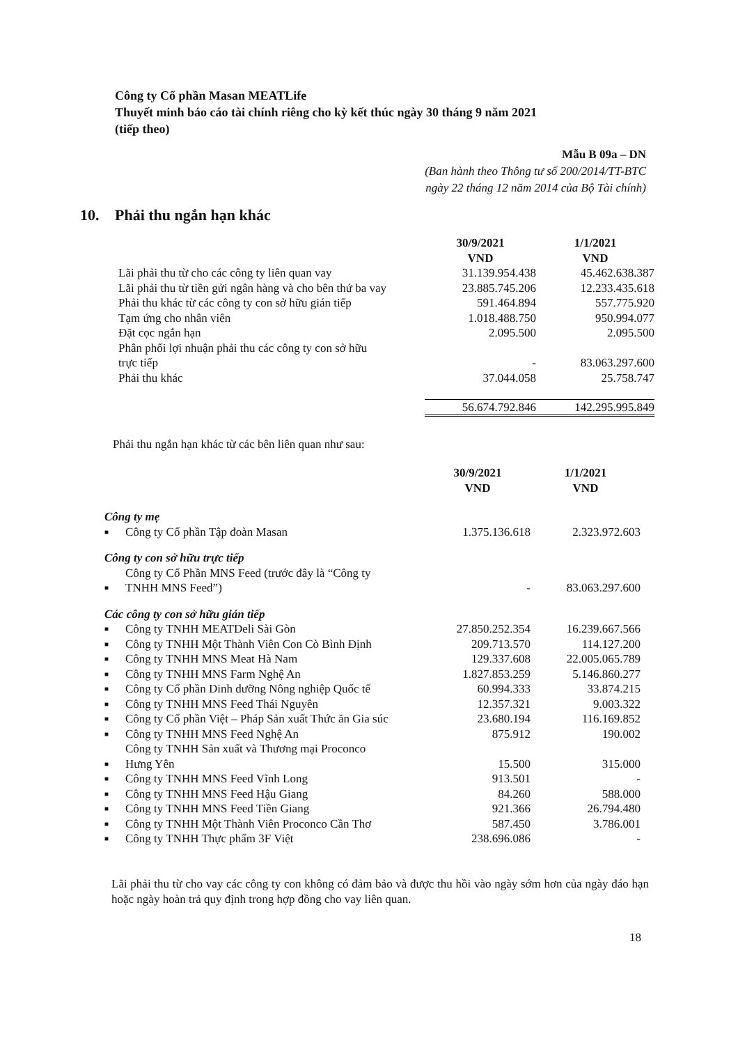Công ty Cổ phần Masan MEATLife
Thuyết minh báo cáo tài chính riêng cho kỳ kết thúc ngày 30 tháng 9 năm 2021
(tiếp theo)
Mẫu B 09a – DN
(Ban hành theo Thông tư số 200/2014/TT-BTC
ngày 22 tháng 12 năm 2014 của Bộ Tài chính)
10. Phải thu ngắn hạn khác
| | 30/9/2021 VND | 1/1/2021 VND |
| --- | --- | --- |
| Lãi phải thu từ cho các công ty liên quan vay | 31.139.954.438 | 45.462.638.387 |
| Lãi phải thu từ tiền gửi ngân hàng và cho bên thứ ba vay | 23.885.745.206 | 12.233.435.618 |
| Phải thu khác từ các công ty con sở hữu gián tiếp | 591.464.894 | 557.775.920 |
| Tạm ứng cho nhân viên | 1.018.488.750 | 950.994.077 |
| Đặt cọc ngắn hạn | 2.095.500 | 2.095.500 |
| Phân phối lợi nhuận phải thu các công ty con sở hữu trực tiếp | - | 83.063.297.600 |
| Phải thu khác | 37.044.058 | 25.758.747 |
| | 56.674.792.846 | 142.295.995.849 |
Phải thu ngắn hạn khác từ các bên liên quan như sau:
| | | 30/9/2021 VND | 1/1/2021 VND |
| --- | --- | --- | --- |
| Công ty mẹ | | | |
| ■ | Công ty Cổ phần Tập đoàn Masan | 1.375.136.618 | 2.323.972.603 |
| Công ty con sở hữu trực tiếp | | | |
| ■ | Công ty Cổ Phần MNS Feed (trước đây là “Công ty TNHH MNS Feed”) | - | 83.063.297.600 |
| Các công ty con sở hữu gián tiếp | | | |
| ■ | Công ty TNHH MEATDeli Sài Gòn | 27.850.252.354 | 16.239.667.566 |
| ■ | Công ty TNHH Một Thành Viên Con Cò Bình Định | 209.713.570 | 114.127.200 |
| ■ | Công ty TNHH MNS Meat Hà Nam | 129.337.608 | 22.005.065.789 |
| ■ | Công ty TNHH MNS Farm Nghệ An | 1.827.853.259 | 5.146.860.277 |
| ■ | Công ty Cổ phần Dinh dưỡng Nông nghiệp Quốc tế | 60.994.333 | 33.874.215 |
| ■ | Công ty TNHH MNS Feed Thái Nguyên | 12.357.321 | 9.003.322 |
| ■ | Công ty Cổ phần Việt – Pháp Sản xuất Thức ăn Gia súc | 23.680.194 | 116.169.852 |
| ■ | Công ty TNHH MNS Feed Nghệ An | 875.912 | 190.002 |
| ■ | Công ty TNHH Sản xuất và Thương mại Proconco Hưng Yên | 15.500 | 315.000 |
| ■ | Công ty TNHH MNS Feed Vĩnh Long | 913.501 | - |
| ■ | Công ty TNHH MNS Feed Hậu Giang | 84.260 | 588.000 |
| ■ | Công ty TNHH MNS Feed Tiền Giang | 921.366 | 26.794.480 |
| ■ | Công ty TNHH Một Thành Viên Proconco Cần Thơ | 587.450 | 3.786.001 |
| ■ | Công ty TNHH Thực phẩm 3F Việt | 238.696.086 | - |
Lãi phải thu từ cho vay các công ty con không có đảm bảo và được thu hồi vào ngày sớm hơn của ngày đáo hạn hoặc ngày hoàn trả quy định trong hợp đồng cho vay liên quan.
18